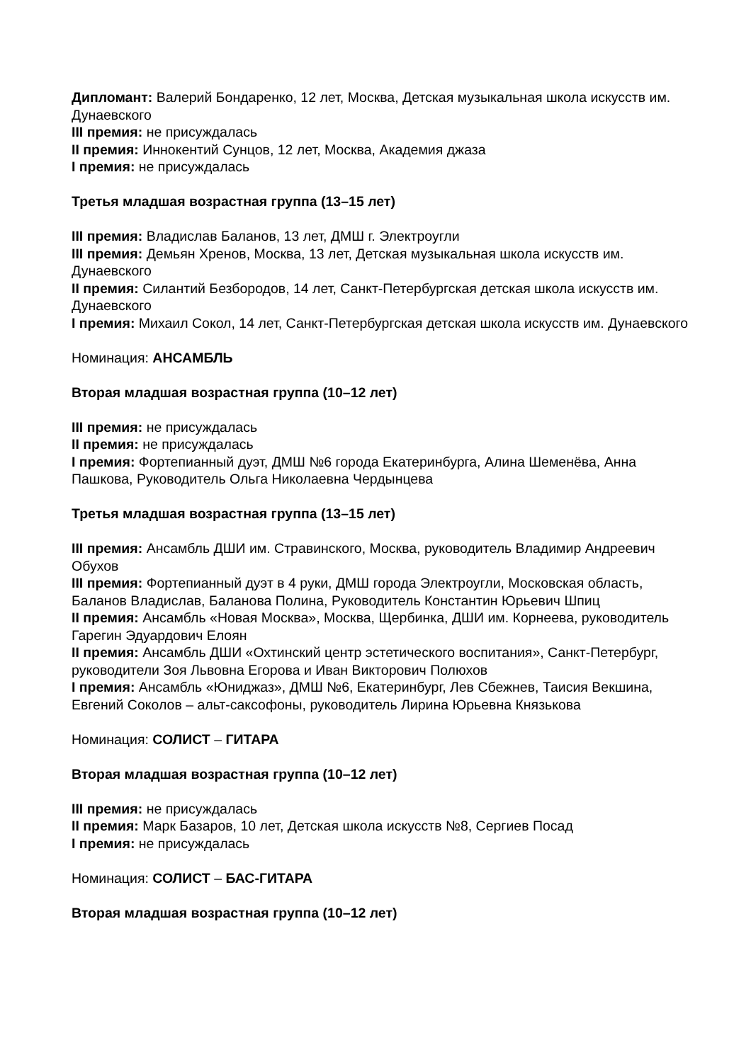Дипломант: Валерий Бондаренко, 12 лет, Москва, Детская музыкальная школа искусств им. Дунаевского
III премия: не присуждалась
II премия: Иннокентий Сунцов, 12 лет, Москва, Академия джаза
I премия: не присуждалась
Третья младшая возрастная группа (13–15 лет)
III премия: Владислав Баланов, 13 лет, ДМШ г. Электроугли
III премия: Демьян Хренов, Москва, 13 лет, Детская музыкальная школа искусств им. Дунаевского
II премия: Силантий Безбородов, 14 лет, Санкт-Петербургская детская школа искусств им. Дунаевского
I премия: Михаил Сокол, 14 лет, Санкт-Петербургская детская школа искусств им. Дунаевского
Номинация: АНСАМБЛЬ
Вторая младшая возрастная группа (10–12 лет)
III премия: не присуждалась
II премия: не присуждалась
I премия: Фортепианный дуэт, ДМШ №6 города Екатеринбурга, Алина Шеменёва, Анна Пашкова, Руководитель Ольга Николаевна Чердынцева
Третья младшая возрастная группа (13–15 лет)
III премия: Ансамбль ДШИ им. Стравинского, Москва, руководитель Владимир Андреевич Обухов
III премия: Фортепианный дуэт в 4 руки, ДМШ города Электроугли, Московская область, Баланов Владислав, Баланова Полина, Руководитель Константин Юрьевич Шпиц
II премия: Ансамбль «Новая Москва», Москва, Щербинка, ДШИ им. Корнеева, руководитель Гарегин Эдуардович Елоян
II премия: Ансамбль ДШИ «Охтинский центр эстетического воспитания», Санкт-Петербург, руководители Зоя Львовна Егорова и Иван Викторович Полюхов
I премия: Ансамбль «Юниджаз», ДМШ №6, Екатеринбург, Лев Сбежнев, Таисия Векшина, Евгений Соколов – альт-саксофоны, руководитель Лирина Юрьевна Князькова
Номинация: СОЛИСТ – ГИТАРА
Вторая младшая возрастная группа (10–12 лет)
III премия: не присуждалась
II премия: Марк Базаров, 10 лет, Детская школа искусств №8, Сергиев Посад
I премия: не присуждалась
Номинация: СОЛИСТ – БАС-ГИТАРА
Вторая младшая возрастная группа (10–12 лет)